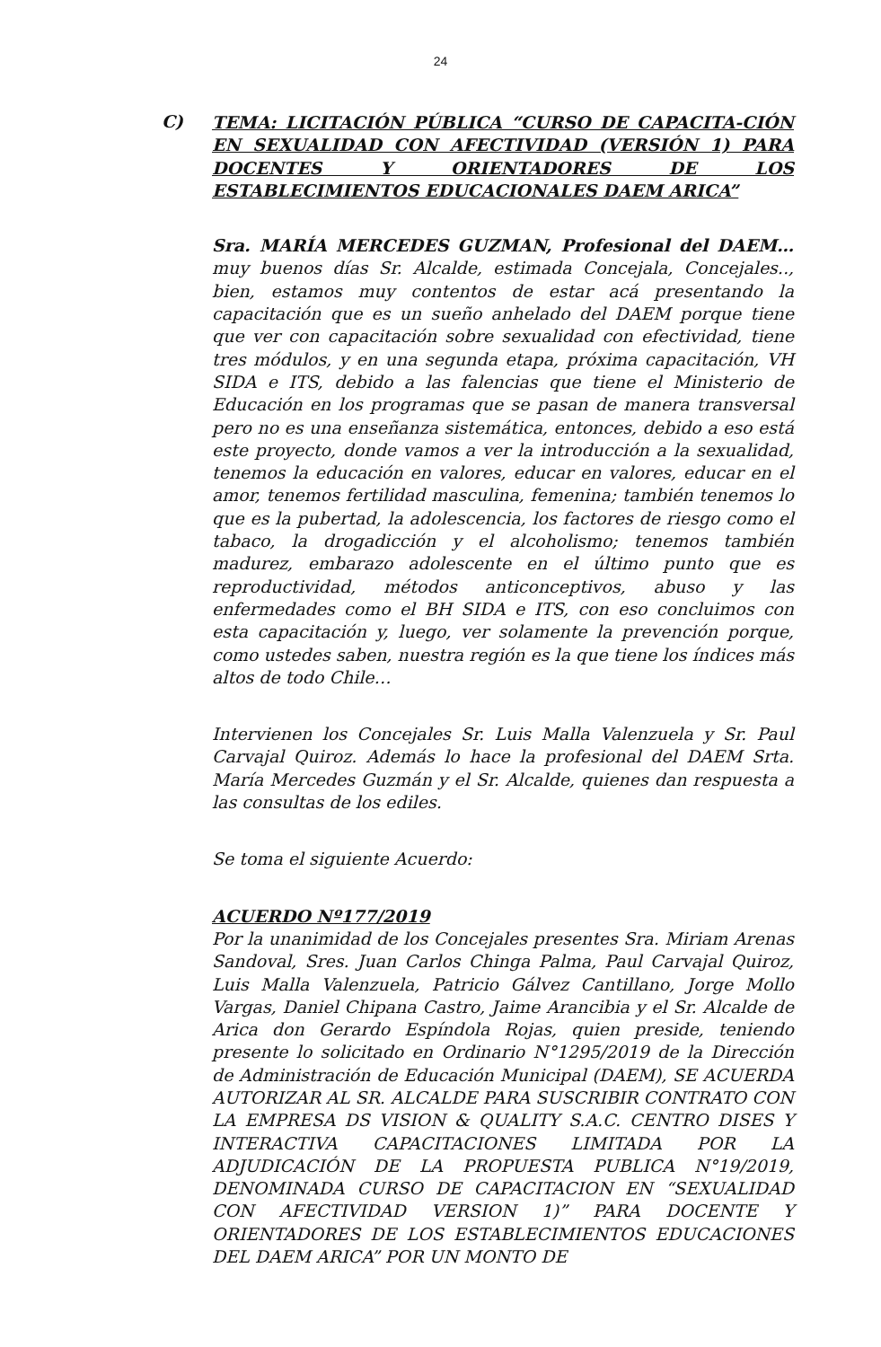24
C)
TEMA: LICITACIÓN PÚBLICA “CURSO DE CAPACITA-CIÓN EN SEXUALIDAD CON AFECTIVIDAD (VERSIÓN 1) PARA DOCENTES Y ORIENTADORES DE LOS ESTABLECIMIENTOS EDUCACIONALES DAEM ARICA”
Sra. MARÍA MERCEDES GUZMAN, Profesional del DAEM…muy buenos días Sr. Alcalde, estimada Concejala, Concejales.., bien, estamos muy contentos de estar acá presentando la capacitación que es un sueño anhelado del DAEM porque tiene que ver con capacitación sobre sexualidad con efectividad, tiene tres módulos, y en una segunda etapa, próxima capacitación, VH SIDA e ITS, debido a las falencias que tiene el Ministerio de Educación en los programas que se pasan de manera transversal pero no es una enseñanza sistemática, entonces, debido a eso está este proyecto, donde vamos a ver la introducción a la sexualidad, tenemos la educación en valores, educar en valores, educar en el amor, tenemos fertilidad masculina, femenina; también tenemos lo que es la pubertad, la adolescencia, los factores de riesgo como el tabaco, la drogadicción y el alcoholismo; tenemos también madurez, embarazo adolescente en el último punto que es reproductividad, métodos anticonceptivos, abuso y las enfermedades como el BH SIDA e ITS, con eso concluimos con esta capacitación y, luego, ver solamente la prevención porque, como ustedes saben, nuestra región es la que tiene los índices más altos de todo Chile…
Intervienen los Concejales Sr. Luis Malla Valenzuela y Sr. Paul Carvajal Quiroz. Además lo hace la profesional del DAEM Srta. María Mercedes Guzmán y el Sr. Alcalde, quienes dan respuesta a las consultas de los ediles.
Se toma el siguiente Acuerdo:
ACUERDO Nº177/2019
Por la unanimidad de los Concejales presentes Sra. Miriam Arenas Sandoval, Sres. Juan Carlos Chinga Palma, Paul Carvajal Quiroz, Luis Malla Valenzuela, Patricio Gálvez Cantillano, Jorge Mollo Vargas, Daniel Chipana Castro, Jaime Arancibia y el Sr. Alcalde de Arica don Gerardo Espíndola Rojas, quien preside, teniendo presente lo solicitado en Ordinario N°1295/2019 de la Dirección de Administración de Educación Municipal (DAEM), SE ACUERDA AUTORIZAR AL SR. ALCALDE PARA SUSCRIBIR CONTRATO CON LA EMPRESA DS VISION & QUALITY S.A.C. CENTRO DISES Y INTERACTIVA CAPACITACIONES LIMITADA POR LA ADJUDICACIÓN DE LA PROPUESTA PUBLICA N°19/2019, DENOMINADA CURSO DE CAPACITACION EN “SEXUALIDAD CON AFECTIVIDAD VERSION 1)” PARA DOCENTE Y ORIENTADORES DE LOS ESTABLECIMIENTOS EDUCACIONES DEL DAEM ARICA” POR UN MONTO DE